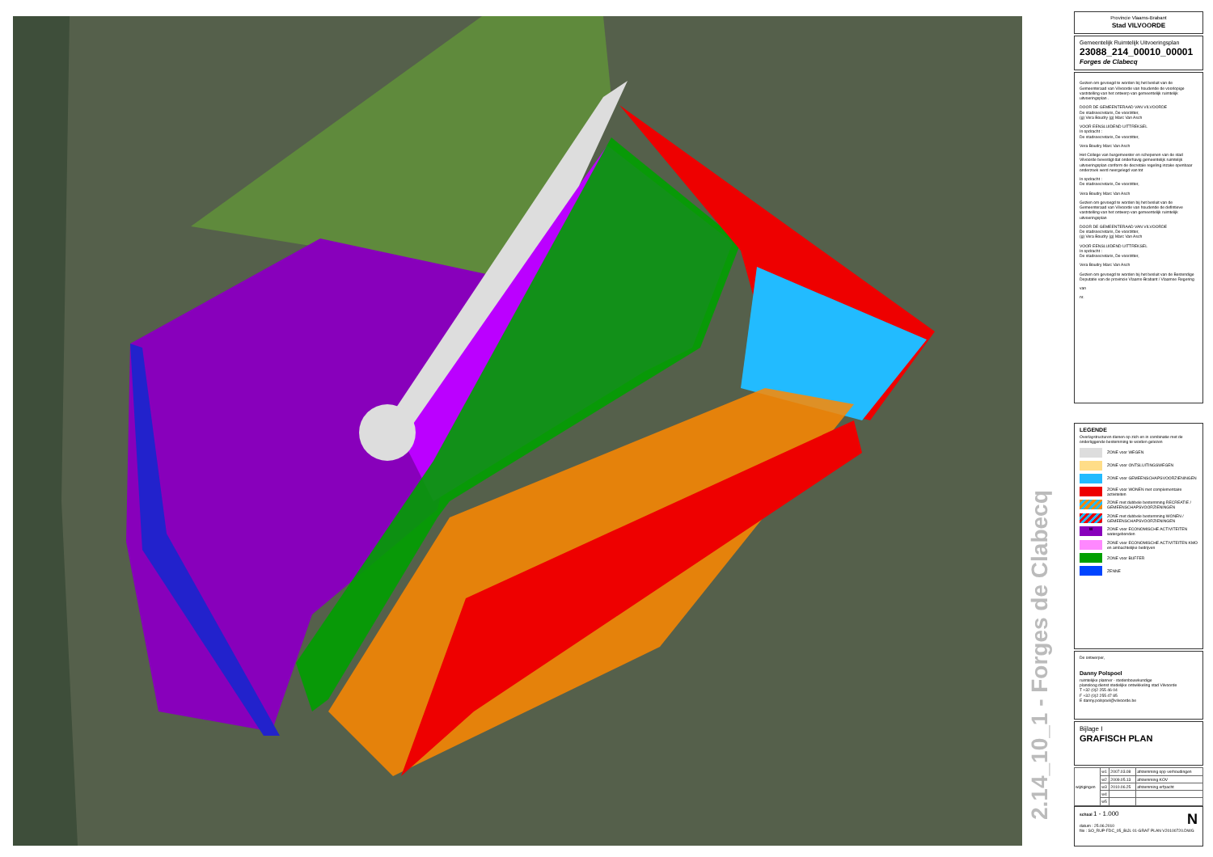2.14_10_1 - Forges de Clabecq
Provincie Vlaams-Brabant
Stad VILVOORDE
Gemeentelijk Ruimtelijk Uitvoeringsplan
23088_214_00010_00001
Forges de Clabecq
Gezien om gevoegd te worden bij het besluit van de Gemeenteraad van Vilvoorde van houdende de voorlopige vaststelling van het ontwerp van gemeentelijk ruimtelijk uitvoeringsplan .
DOOR DE GEMEENTERAAD VAN VILVOORDE
De stadssecretaris, De voorzitter,
(g) Vera Boudry (g) Marc Van Asch
VOOR EENSLUIDEND UITTREKSEL
In opdracht :
De stadssecretaris, De voorzitter,
Vera Boudry Marc Van Asch
Het College van burgemeester en schepenen van de stad Vilvoorde bevestigt dat onderhavig gemeentelijk ruimtelijk uitvoeringsplan conform de decretale regeling inzake openbaar onderzoek werd neergelegd van tot
In opdracht :
De stadssecretaris, De voorzitter,
Vera Boudry Marc Van Asch
Gezien om gevoegd te worden bij het besluit van de Gemeenteraad van Vilvoorde van houdende de defintieve vaststelling van het ontwerp van gemeentelijk ruimtelijk uitvoeringsplan
DOOR DE GEMEENTERAAD VAN VILVOORDE
De stadssecretaris, De voorzitter,
(g) Vera Boudry (g) Marc Van Asch
VOOR EENSLUIDEND UITTREKSEL
In opdracht :
De stadssecretaris, De voorzitter,
Vera Boudry Marc Van Asch
Gezien om gevoegd te worden bij het besluit van de Bestendige Deputatie van de provincie Vlaams-Brabant / Vlaamse Regering
van
nr.
LEGENDE
Overlaystructuren dienen op zich en in combinatie met de onderliggende bestemming te worden gelezen
ZONE voor WEGEN
ZONE voor ONTSLUITINGSWEGEN
ZONE voor GEMEENSCHAPSVOORZIENINGEN
ZONE voor WONEN met complementaire activiteiten
ZONE met dubbele bestemming RECREATIE / GEMEENSCHAPSVOORZIENINGEN
ZONE met dubbele bestemming WONEN / GEMEENSCHAPSVOORZIENINGEN
W ZONE voor ECONOMISCHE ACTIVITEITEN watergebonden
ZONE voor ECONOMISCHE ACTIVITEITEN KMO en ambachtelijke bedrijven
ZONE voor BUFFER
ZENNE
De ontwerper,
Danny Polspoel
ruimtelijke planner - stedenbouwkundige
planoloog dienst stedelijke ontwikkeling stad Vilvoorde
T +32 (0)2 255 46 04
F +32 (0)2 255 47 85
E danny.polspoel@vilvoorde.be
Bijlage I
GRAFISCH PLAN
| wijzigingen | w1 | 2007.03.08 | afstemming opp verhoudingen |
| | w2 | 2009.05.13 | afstemming KOV |
| | w3 | 2010.06.25 | afstemming erfpacht |
| | w4 | | |
| | w5 | | |
schaal 1 - 1.000 N
datum : 25.06.2010
file : SO_RUP-FDC_05_BIJL 01-GRAF PLAN V20100720.DWG